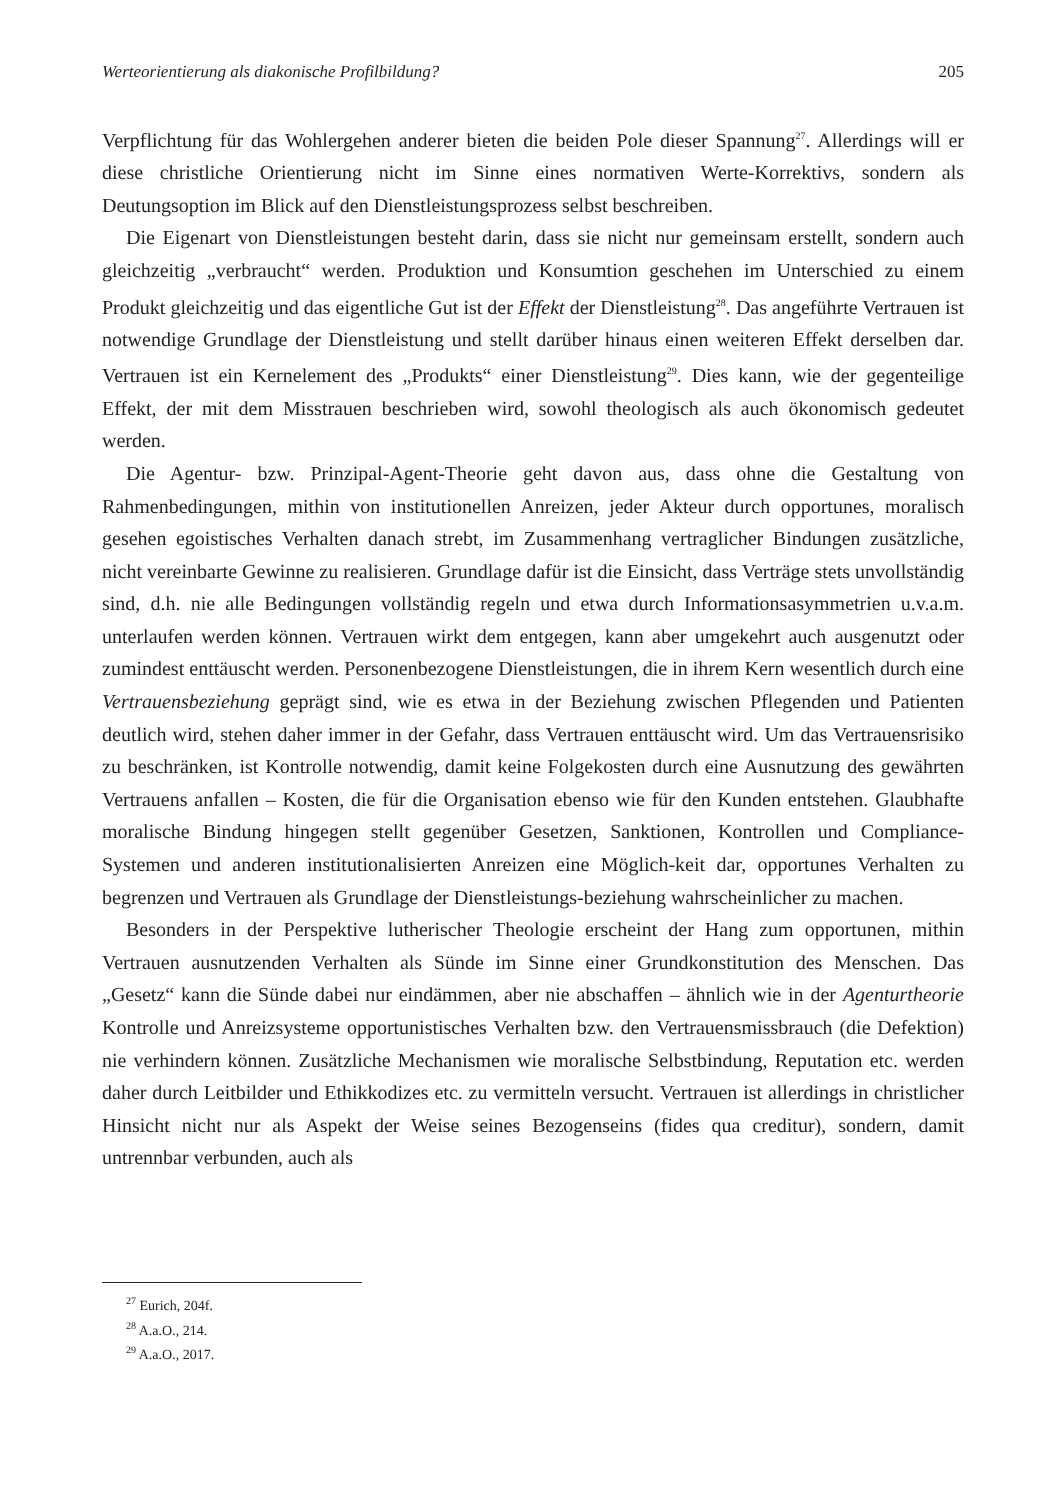Werteorientierung als diakonische Profilbildung? 205
Verpflichtung für das Wohlergehen anderer bieten die beiden Pole dieser Spannung<sup>27</sup>. Allerdings will er diese christliche Orientierung nicht im Sinne eines normativen Werte-Korrektivs, sondern als Deutungsoption im Blick auf den Dienstleistungsprozess selbst beschreiben.
Die Eigenart von Dienstleistungen besteht darin, dass sie nicht nur gemeinsam erstellt, sondern auch gleichzeitig „verbraucht“ werden. Produktion und Konsumtion geschehen im Unterschied zu einem Produkt gleichzeitig und das eigentliche Gut ist der Effekt der Dienstleistung<sup>28</sup>. Das angeführte Vertrauen ist notwendige Grundlage der Dienstleistung und stellt darüber hinaus einen weiteren Effekt derselben dar. Vertrauen ist ein Kernelement des „Produkts“ einer Dienstleistung<sup>29</sup>. Dies kann, wie der gegenteilige Effekt, der mit dem Misstrauen beschrieben wird, sowohl theologisch als auch ökonomisch gedeutet werden.
Die Agentur- bzw. Prinzipal-Agent-Theorie geht davon aus, dass ohne die Gestaltung von Rahmenbedingungen, mithin von institutionellen Anreizen, jeder Akteur durch opportunes, moralisch gesehen egoistisches Verhalten danach strebt, im Zusammenhang vertraglicher Bindungen zusätzliche, nicht vereinbarte Gewinne zu realisieren. Grundlage dafür ist die Einsicht, dass Verträge stets unvollständig sind, d.h. nie alle Bedingungen vollständig regeln und etwa durch Informationsasymmetrien u.v.a.m. unterlaufen werden können. Vertrauen wirkt dem entgegen, kann aber umgekehrt auch ausgenutzt oder zumindest enttäuscht werden. Personenbezogene Dienstleistungen, die in ihrem Kern wesentlich durch eine Vertrauensbeziehung geprägt sind, wie es etwa in der Beziehung zwischen Pflegenden und Patienten deutlich wird, stehen daher immer in der Gefahr, dass Vertrauen enttäuscht wird. Um das Vertrauensrisiko zu beschränken, ist Kontrolle notwendig, damit keine Folgekosten durch eine Ausnutzung des gewährten Vertrauens anfallen – Kosten, die für die Organisation ebenso wie für den Kunden entstehen. Glaubhafte moralische Bindung hingegen stellt gegenüber Gesetzen, Sanktionen, Kontrollen und Compliance-Systemen und anderen institutionalisierten Anreizen eine Möglich-keit dar, opportunes Verhalten zu begrenzen und Vertrauen als Grundlage der Dienstleistungs-beziehung wahrscheinlicher zu machen.
Besonders in der Perspektive lutherischer Theologie erscheint der Hang zum opportunen, mithin Vertrauen ausnutzenden Verhalten als Sünde im Sinne einer Grundkonstitution des Menschen. Das „Gesetz“ kann die Sünde dabei nur eindämmen, aber nie abschaffen – ähnlich wie in der Agenturtheorie Kontrolle und Anreizsysteme opportunistisches Verhalten bzw. den Vertrauensmissbrauch (die Defektion) nie verhindern können. Zusätzliche Mechanismen wie moralische Selbstbindung, Reputation etc. werden daher durch Leitbilder und Ethikkodizes etc. zu vermitteln versucht. Vertrauen ist allerdings in christlicher Hinsicht nicht nur als Aspekt der Weise seines Bezogenseins (fides qua creditur), sondern, damit untrennbar verbunden, auch als
<sup>27</sup> Eurich, 204f.
<sup>28</sup> A.a.O., 214.
<sup>29</sup> A.a.O., 2017.